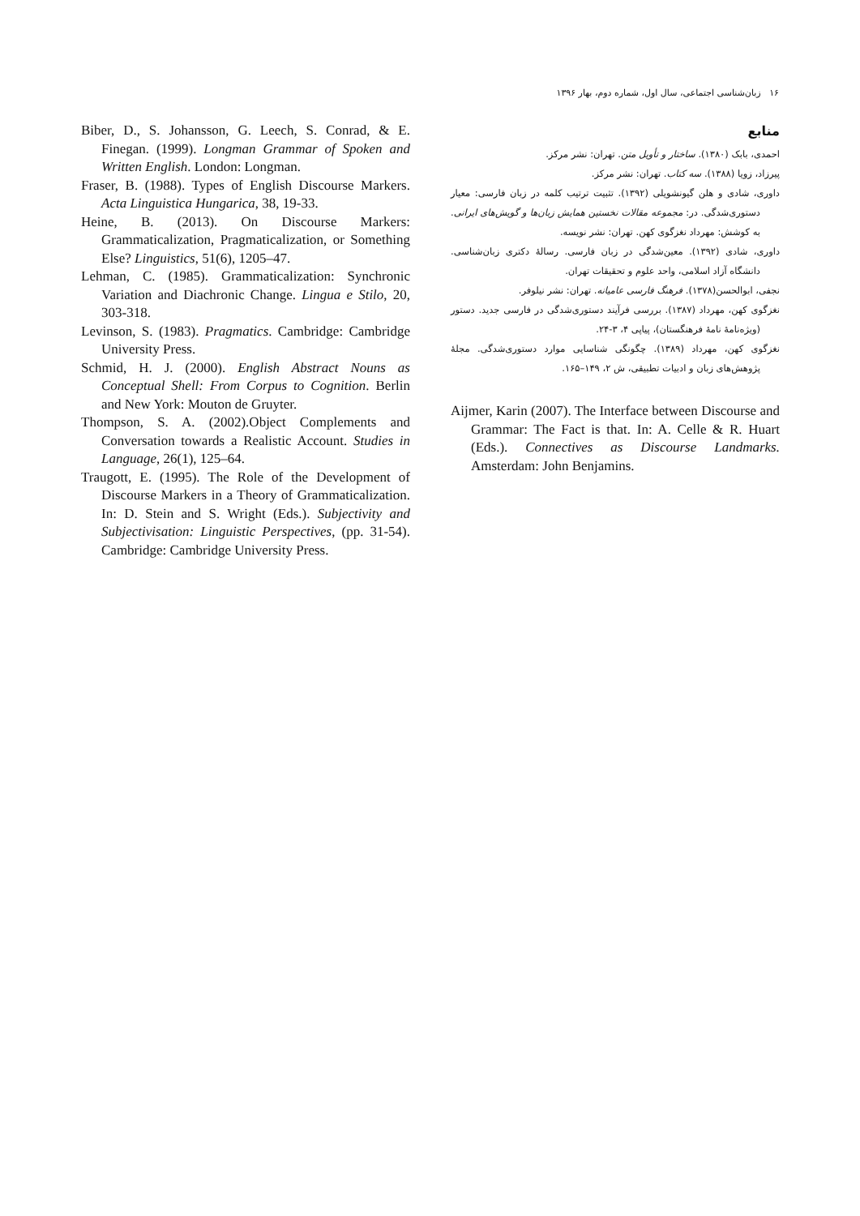۱۶ زبان‌شناسی اجتماعی، سال اول، شماره دوم، بهار ۱۳۹۶
منابع
احمدی، بابک (۱۳۸۰). ساختار و تأویل متن. تهران: نشر مرکز.
پیرزاد، زویا (۱۳۸۸). سه کتاب. تهران: نشر مرکز.
داوری، شادی و هلن گیونشویلی (۱۳۹۲). تثبیت ترتیب کلمه در زبان فارسی: معیار دستوری‌شدگی. در: مجموعه مقالات نخستین همایش زبان‌ها و گویش‌های ایرانی. به کوشش: مهرداد نغزگوی کهن. تهران: نشر نویسه.
داوری، شادی (۱۳۹۲). معین‌شدگی در زبان فارسی. رسالهٔ دکتری زبان‌شناسی. دانشگاه آزاد اسلامی، واحد علوم و تحقیقات تهران.
نجفی، ابوالحسن(۱۳۷۸). فرهنگ فارسی عامیانه. تهران: نشر نیلوفر.
نغزگوی کهن، مهرداد (۱۳۸۷). بررسی فرآیند دستوری‌شدگی در فارسی جدید. دستور (ویژه‌نامهٔ نامهٔ فرهنگستان)، پیاپی ۴، ۳-۲۴.
نغزگوی کهن، مهرداد (۱۳۸۹). چگونگی شناسایی موارد دستوری‌شدگی. مجلهٔ پژوهش‌های زبان و ادبیات تطبیقی، ش ۲، ۱۴۹–۱۶۵.
Aijmer, Karin (2007). The Interface between Discourse and Grammar: The Fact is that. In: A. Celle & R. Huart (Eds.). Connectives as Discourse Landmarks. Amsterdam: John Benjamins.
Biber, D., S. Johansson, G. Leech, S. Conrad, & E. Finegan. (1999). Longman Grammar of Spoken and Written English. London: Longman.
Fraser, B. (1988). Types of English Discourse Markers. Acta Linguistica Hungarica, 38, 19-33.
Heine, B. (2013). On Discourse Markers: Grammaticalization, Pragmaticalization, or Something Else? Linguistics, 51(6), 1205–47.
Lehman, C. (1985). Grammaticalization: Synchronic Variation and Diachronic Change. Lingua e Stilo, 20, 303-318.
Levinson, S. (1983). Pragmatics. Cambridge: Cambridge University Press.
Schmid, H. J. (2000). English Abstract Nouns as Conceptual Shell: From Corpus to Cognition. Berlin and New York: Mouton de Gruyter.
Thompson, S. A. (2002).Object Complements and Conversation towards a Realistic Account. Studies in Language, 26(1), 125–64.
Traugott, E. (1995). The Role of the Development of Discourse Markers in a Theory of Grammaticalization. In: D. Stein and S. Wright (Eds.). Subjectivity and Subjectivisation: Linguistic Perspectives, (pp. 31-54). Cambridge: Cambridge University Press.